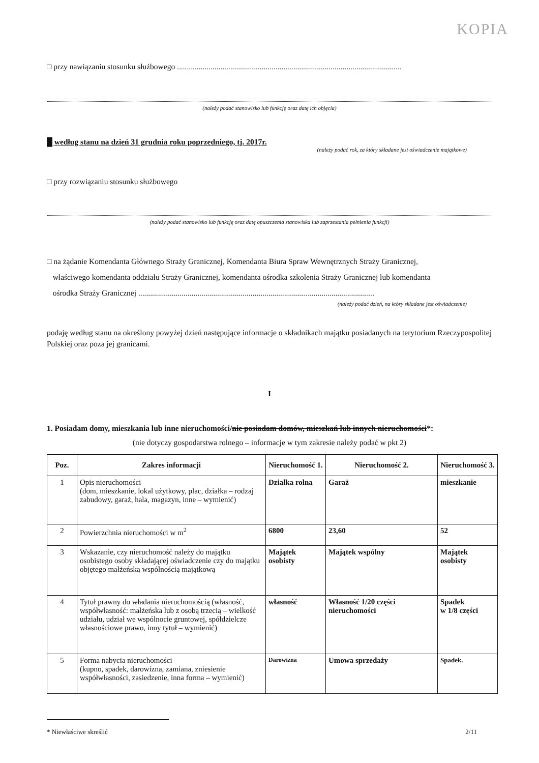KOPIA
□ przy nawiązaniu stosunku służbowego ..................................................................................................................
(należy podać stanowisko lub funkcję oraz datę ich objęcia)
█ według stanu na dzień 31 grudnia roku poprzedniego, tj. 2017r.
(należy podać rok, za który składane jest oświadczenie majątkowe)
□ przy rozwiązaniu stosunku służbowego
(należy podać stanowisko lub funkcję oraz datę opuszczenia stanowiska lub zaprzestania pełnienia funkcji)
□ na żądanie Komendanta Głównego Straży Granicznej, Komendanta Biura Spraw Wewnętrznych Straży Granicznej,
właściwego komendanta oddziału Straży Granicznej, komendanta ośrodka szkolenia Straży Granicznej lub komendanta
ośrodka Straży Granicznej ........................................................................................................................
(należy podać dzień, na który składane jest oświadczenie)
podaję według stanu na określony powyżej dzień następujące informacje o składnikach majątku posiadanych na terytorium Rzeczypospolitej Polskiej oraz poza jej granicami.
I
1. Posiadam domy, mieszkania lub inne nieruchomości/nie posiadam domów, mieszkań lub innych nieruchomości*:
(nie dotyczy gospodarstwa rolnego – informacje w tym zakresie należy podać w pkt 2)
| Poz. | Zakres informacji | Nieruchomość 1. | Nieruchomość 2. | Nieruchomość 3. |
| --- | --- | --- | --- | --- |
| 1 | Opis nieruchomości (dom, mieszkanie, lokal użytkowy, plac, działka – rodzaj zabudowy, garaż, hala, magazyn, inne – wymienić) | Działka rolna | Garaż | mieszkanie |
| 2 | Powierzchnia nieruchomości w m<sup>2</sup> | 6800 | 23,60 | 52 |
| 3 | Wskazanie, czy nieruchomość należy do majątku osobistego osoby składającej oświadczenie czy do majątku objętego małżeńską wspólnością majątkową | Majątek osobisty | Majątek wspólny | Majątek osobisty |
| 4 | Tytuł prawny do władania nieruchomością (własność, współwłasność: małżeńska lub z osobą trzecią – wielkość udziału, udział we wspólnocie gruntowej, spółdzielcze własnościowe prawo, inny tytuł – wymienić) | własność | Własność 1/20 części nieruchomości | Spadek w 1/8 części |
| 5 | Forma nabycia nieruchomości (kupno, spadek, darowizna, zamiana, zniesienie współwłasności, zasiedzenie, inna forma – wymienić) | Darowizna | Umowa sprzedaży | Spadek. |
* Niewłaściwe skreślić 2/11